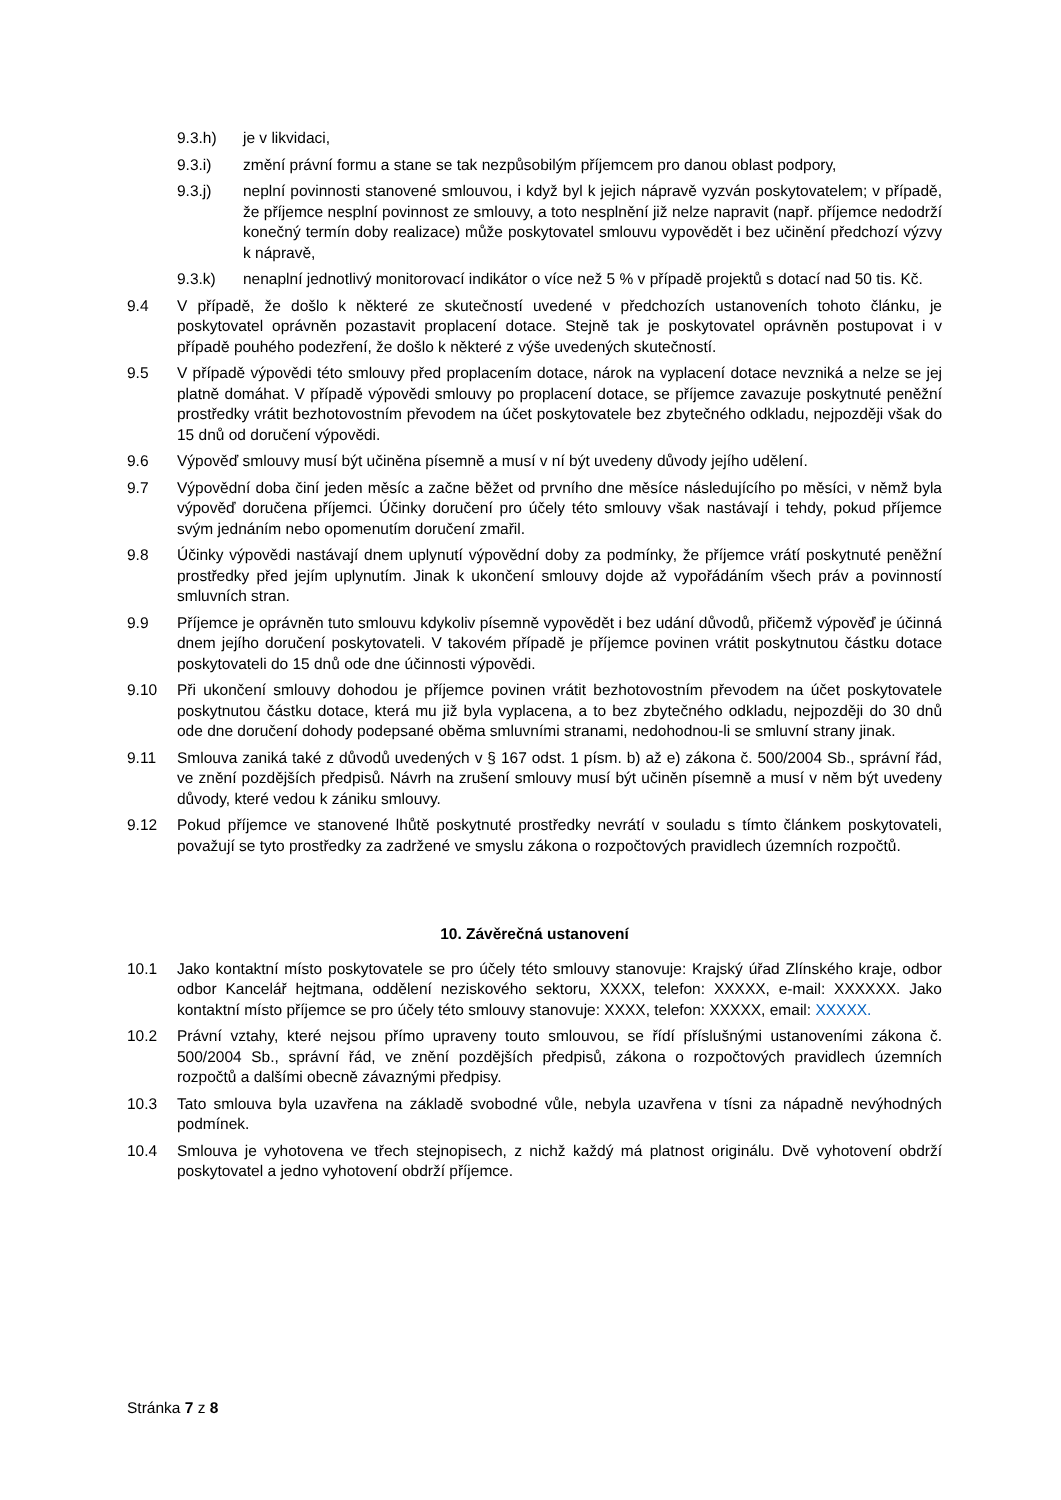9.3.h) je v likvidaci,
9.3.i) změní právní formu a stane se tak nezpůsobilým příjemcem pro danou oblast podpory,
9.3.j) neplní povinnosti stanovené smlouvou, i když byl k jejich nápravě vyzván poskytovatelem; v případě, že příjemce nesplní povinnost ze smlouvy, a toto nesplnění již nelze napravit (např. příjemce nedodrží konečný termín doby realizace) může poskytovatel smlouvu vypovědět i bez učinění předchozí výzvy k nápravě,
9.3.k) nenaplní jednotlivý monitorovací indikátor o více než 5 % v případě projektů s dotací nad 50 tis. Kč.
9.4 V případě, že došlo k některé ze skutečností uvedené v předchozích ustanoveních tohoto článku, je poskytovatel oprávněn pozastavit proplacení dotace. Stejně tak je poskytovatel oprávněn postupovat i v případě pouhého podezření, že došlo k některé z výše uvedených skutečností.
9.5 V případě výpovědi této smlouvy před proplacením dotace, nárok na vyplacení dotace nevzniká a nelze se jej platně domáhat. V případě výpovědi smlouvy po proplacení dotace, se příjemce zavazuje poskytnuté peněžní prostředky vrátit bezhotovostním převodem na účet poskytovatele bez zbytečného odkladu, nejpozději však do 15 dnů od doručení výpovědi.
9.6 Výpověď smlouvy musí být učiněna písemně a musí v ní být uvedeny důvody jejího udělení.
9.7 Výpovědní doba činí jeden měsíc a začne běžet od prvního dne měsíce následujícího po měsíci, v němž byla výpověď doručena příjemci. Účinky doručení pro účely této smlouvy však nastávají i tehdy, pokud příjemce svým jednáním nebo opomenutím doručení zmařil.
9.8 Účinky výpovědi nastávají dnem uplynutí výpovědní doby za podmínky, že příjemce vrátí poskytnuté peněžní prostředky před jejím uplynutím. Jinak k ukončení smlouvy dojde až vypořádáním všech práv a povinností smluvních stran.
9.9 Příjemce je oprávněn tuto smlouvu kdykoliv písemně vypovědět i bez udání důvodů, přičemž výpověď je účinná dnem jejího doručení poskytovateli. V takovém případě je příjemce povinen vrátit poskytnutou částku dotace poskytovateli do 15 dnů ode dne účinnosti výpovědi.
9.10 Při ukončení smlouvy dohodou je příjemce povinen vrátit bezhotovostním převodem na účet poskytovatele poskytnutou částku dotace, která mu již byla vyplacena, a to bez zbytečného odkladu, nejpozději do 30 dnů ode dne doručení dohody podepsané oběma smluvními stranami, nedohodnou-li se smluvní strany jinak.
9.11 Smlouva zaniká také z důvodů uvedených v § 167 odst. 1 písm. b) až e) zákona č. 500/2004 Sb., správní řád, ve znění pozdějších předpisů. Návrh na zrušení smlouvy musí být učiněn písemně a musí v něm být uvedeny důvody, které vedou k zániku smlouvy.
9.12 Pokud příjemce ve stanovené lhůtě poskytnuté prostředky nevrátí v souladu s tímto článkem poskytovateli, považují se tyto prostředky za zadržené ve smyslu zákona o rozpočtových pravidlech územních rozpočtů.
10. Závěrečná ustanovení
10.1 Jako kontaktní místo poskytovatele se pro účely této smlouvy stanovuje: Krajský úřad Zlínského kraje, odbor odbor Kancelář hejtmana, oddělení neziskového sektoru, XXXX, telefon: XXXXX, e-mail: XXXXXX. Jako kontaktní místo příjemce se pro účely této smlouvy stanovuje: XXXX, telefon: XXXXX, email: XXXXX.
10.2 Právní vztahy, které nejsou přímo upraveny touto smlouvou, se řídí příslušnými ustanoveními zákona č. 500/2004 Sb., správní řád, ve znění pozdějších předpisů, zákona o rozpočtových pravidlech územních rozpočtů a dalšími obecně závaznými předpisy.
10.3 Tato smlouva byla uzavřena na základě svobodné vůle, nebyla uzavřena v tísni za nápadně nevýhodných podmínek.
10.4 Smlouva je vyhotovena ve třech stejnopisech, z nichž každý má platnost originálu. Dvě vyhotovení obdrží poskytovatel a jedno vyhotovení obdrží příjemce.
Stránka 7 z 8